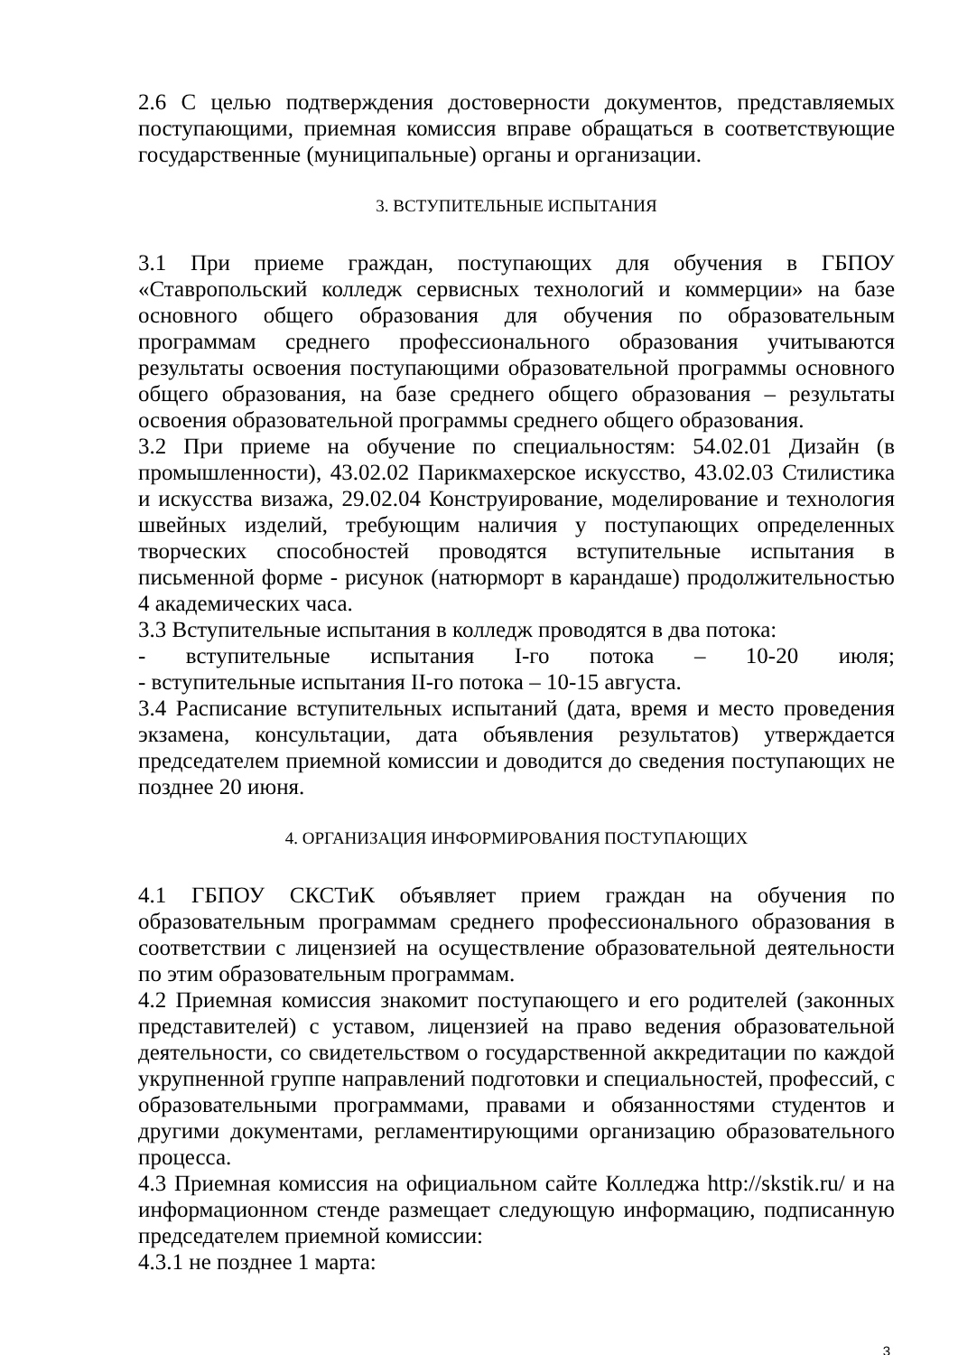2.6 С целью подтверждения достоверности документов, представляемых поступающими, приемная комиссия вправе обращаться в соответствующие государственные (муниципальные) органы и организации.
3. ВСТУПИТЕЛЬНЫЕ ИСПЫТАНИЯ
3.1 При приеме граждан, поступающих для обучения в ГБПОУ «Ставропольский колледж сервисных технологий и коммерции» на базе основного общего образования для обучения по образовательным программам среднего профессионального образования учитываются результаты освоения поступающими образовательной программы основного общего образования, на базе среднего общего образования – результаты освоения образовательной программы среднего общего образования.
3.2 При приеме на обучение по специальностям: 54.02.01 Дизайн (в промышленности), 43.02.02 Парикмахерское искусство, 43.02.03 Стилистика и искусства визажа, 29.02.04 Конструирование, моделирование и технология швейных изделий, требующим наличия у поступающих определенных творческих способностей проводятся вступительные испытания в письменной форме - рисунок (натюрморт в карандаше) продолжительностью 4 академических часа.
3.3 Вступительные испытания в колледж проводятся в два потока:
- вступительные испытания I-го потока – 10-20 июля;
- вступительные испытания II-го потока – 10-15 августа.
3.4 Расписание вступительных испытаний (дата, время и место проведения экзамена, консультации, дата объявления результатов) утверждается председателем приемной комиссии и доводится до сведения поступающих не позднее 20 июня.
4. ОРГАНИЗАЦИЯ ИНФОРМИРОВАНИЯ ПОСТУПАЮЩИХ
4.1 ГБПОУ СКСТиК объявляет прием граждан на обучения по образовательным программам среднего профессионального образования в соответствии с лицензией на осуществление образовательной деятельности по этим образовательным программам.
4.2 Приемная комиссия знакомит поступающего и его родителей (законных представителей) с уставом, лицензией на право ведения образовательной деятельности, со свидетельством о государственной аккредитации по каждой укрупненной группе направлений подготовки и специальностей, профессий, с образовательными программами, правами и обязанностями студентов и другими документами, регламентирующими организацию образовательного процесса.
4.3 Приемная комиссия на официальном сайте Колледжа http://skstik.ru/ и на информационном стенде размещает следующую информацию, подписанную председателем приемной комиссии:
4.3.1 не позднее 1 марта:
3